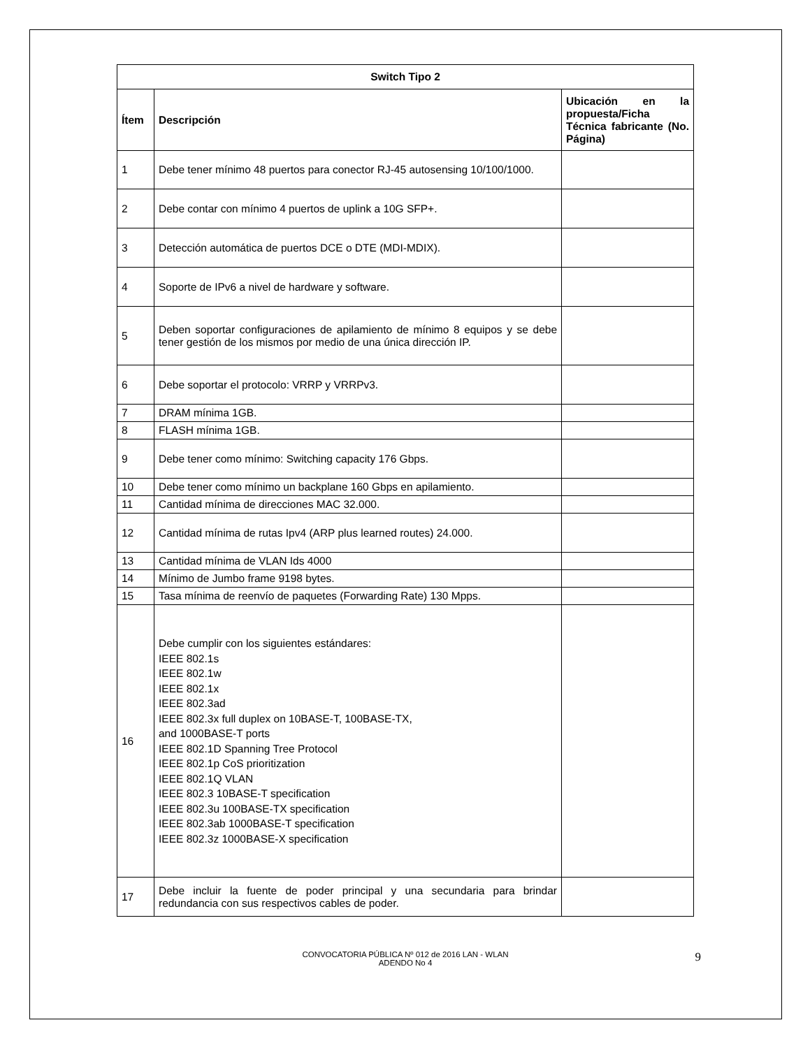| Switch Tipo 2 | | |
| --- | --- | --- |
| Ítem | Descripción | Ubicación en la propuesta/Ficha Técnica fabricante (No. Página) |
| 1 | Debe tener mínimo 48 puertos para conector RJ-45 autosensing 10/100/1000. | |
| 2 | Debe contar con mínimo 4 puertos de uplink a 10G SFP+. | |
| 3 | Detección automática de puertos DCE o DTE (MDI-MDIX). | |
| 4 | Soporte de IPv6 a nivel de hardware y software. | |
| 5 | Deben soportar configuraciones de apilamiento de mínimo 8 equipos y se debe tener gestión de los mismos por medio de una única dirección IP. | |
| 6 | Debe soportar el protocolo: VRRP y VRRPv3. | |
| 7 | DRAM mínima 1GB. | |
| 8 | FLASH mínima 1GB. | |
| 9 | Debe tener como mínimo: Switching capacity 176 Gbps. | |
| 10 | Debe tener como mínimo un backplane 160 Gbps en apilamiento. | |
| 11 | Cantidad mínima de direcciones MAC 32.000. | |
| 12 | Cantidad mínima de rutas Ipv4 (ARP plus learned routes) 24.000. | |
| 13 | Cantidad mínima de VLAN Ids 4000 | |
| 14 | Mínimo de Jumbo frame 9198 bytes. | |
| 15 | Tasa mínima de reenvío de paquetes (Forwarding Rate) 130 Mpps. | |
| 16 | Debe cumplir con los siguientes estándares: IEEE 802.1s IEEE 802.1w IEEE 802.1x IEEE 802.3ad IEEE 802.3x full duplex on 10BASE-T, 100BASE-TX, and 1000BASE-T ports IEEE 802.1D Spanning Tree Protocol IEEE 802.1p CoS prioritization IEEE 802.1Q VLAN IEEE 802.3 10BASE-T specification IEEE 802.3u 100BASE-TX specification IEEE 802.3ab 1000BASE-T specification IEEE 802.3z 1000BASE-X specification | |
| 17 | Debe incluir la fuente de poder principal y una secundaria para brindar redundancia con sus respectivos cables de poder. | |
CONVOCATORIA PÚBLICA Nº 012 de 2016 LAN - WLAN
ADENDO No 4
9